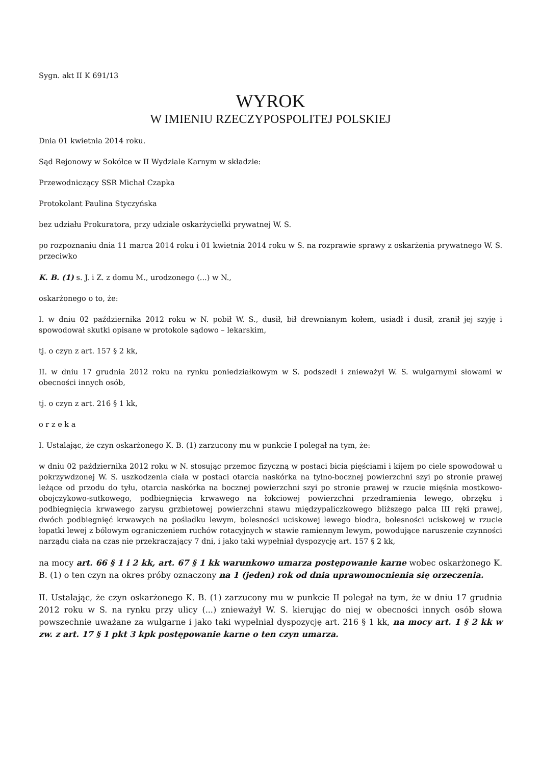Sygn. akt II K 691/13
WYROK
W IMIENIU RZECZYPOSPOLITEJ POLSKIEJ
Dnia 01 kwietnia 2014 roku.
Sąd Rejonowy w Sokółce w II Wydziale Karnym w składzie:
Przewodniczący SSR Michał Czapka
Protokolant Paulina Styczyńska
bez udziału Prokuratora, przy udziale oskarżycielki prywatnej W. S.
po rozpoznaniu dnia 11 marca 2014 roku i 01 kwietnia 2014 roku w S. na rozprawie sprawy z oskarżenia prywatnego W. S. przeciwko
K. B. (1) s. J. i Z. z domu M., urodzonego (...) w N.,
oskarżonego o to, że:
I. w dniu 02 października 2012 roku w N. pobił W. S., dusił, bił drewnianym kołem, usiadł i dusił, zranił jej szyję i spowodował skutki opisane w protokole sądowo – lekarskim,
tj. o czyn z art. 157 § 2 kk,
II. w dniu 17 grudnia 2012 roku na rynku poniedziałkowym w S. podszedł i znieważył W. S. wulgarnymi słowami w obecności innych osób,
tj. o czyn z art. 216 § 1 kk,
o r z e k a
I. Ustalając, że czyn oskarżonego K. B. (1) zarzucony mu w punkcie I polegał na tym, że:
w dniu 02 października 2012 roku w N. stosując przemoc fizyczną w postaci bicia pięściami i kijem po ciele spowodował u pokrzywdzonej W. S. uszkodzenia ciała w postaci otarcia naskórka na tylno-bocznej powierzchni szyi po stronie prawej leżące od przodu do tyłu, otarcia naskórka na bocznej powierzchni szyi po stronie prawej w rzucie mięśnia mostkowo-obojczykowo-sutkowego, podbiegnięcia krwawego na łokciowej powierzchni przedramienia lewego, obrzęku i podbiegnięcia krwawego zarysu grzbietowej powierzchni stawu międzypaliczkowego bliższego palca III ręki prawej, dwóch podbiegnięć krwawych na pośladku lewym, bolesności uciskowej lewego biodra, bolesności uciskowej w rzucie łopatki lewej z bólowym ograniczeniem ruchów rotacyjnych w stawie ramiennym lewym, powodujące naruszenie czynności narządu ciała na czas nie przekraczający 7 dni, i jako taki wypełniał dyspozycję art. 157 § 2 kk,
na mocy art. 66 § 1 i 2 kk, art. 67 § 1 kk warunkowo umarza postępowanie karne wobec oskarżonego K. B. (1) o ten czyn na okres próby oznaczony na 1 (jeden) rok od dnia uprawomocnienia się orzeczenia.
II. Ustalając, że czyn oskarżonego K. B. (1) zarzucony mu w punkcie II polegał na tym, że w dniu 17 grudnia 2012 roku w S. na rynku przy ulicy (...) znieważył W. S. kierując do niej w obecności innych osób słowa powszechnie uważane za wulgarne i jako taki wypełniał dyspozycję art. 216 § 1 kk, na mocy art. 1 § 2 kk w zw. z art. 17 § 1 pkt 3 kpk postępowanie karne o ten czyn umarza.